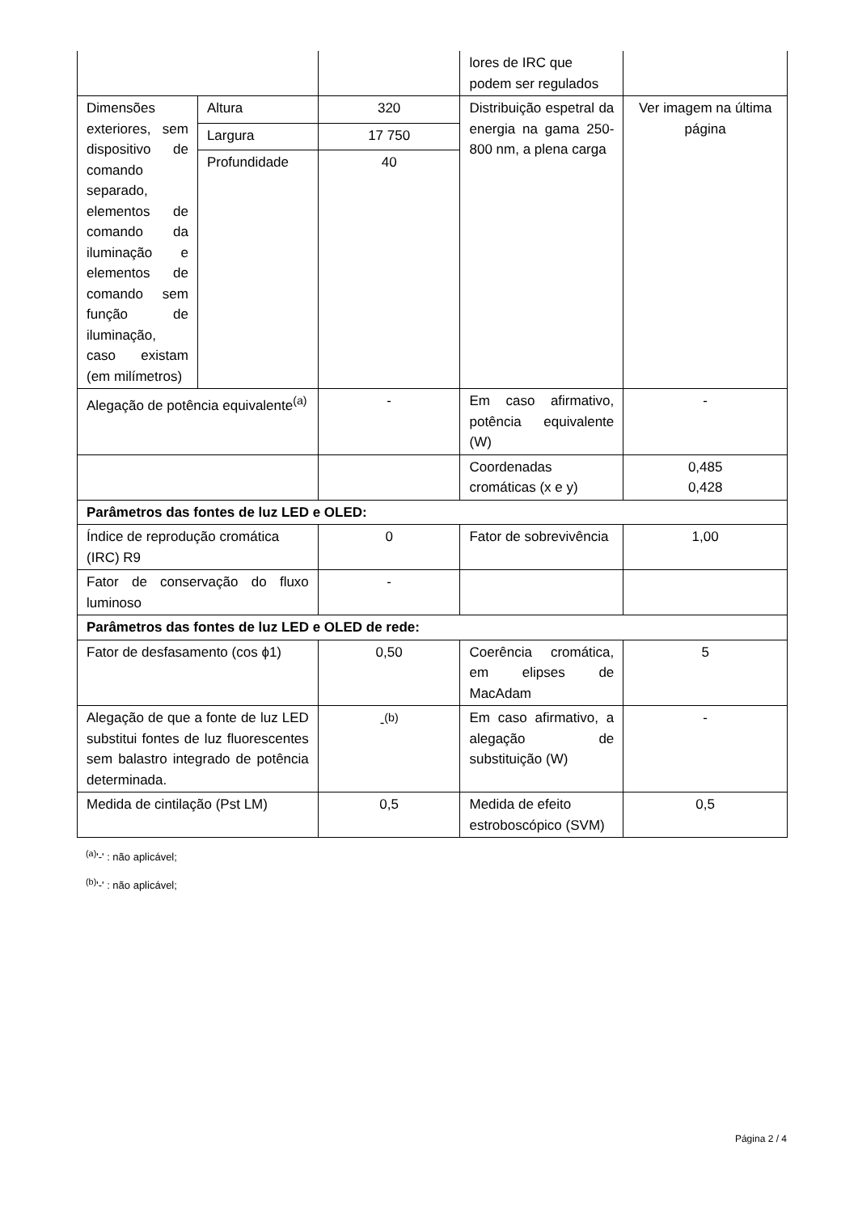| | | | lores de IRC que podem ser regulados | |
| Dimensões exteriores, sem dispositivo de comando separado, elementos de comando da iluminação e elementos de comando sem função de iluminação, caso existam (em milímetros) | Altura | 320 | Distribuição espetral da energia na gama 250-800 nm, a plena carga | Ver imagem na última página |
| | Largura | 17 750 | | |
| | Profundidade | 40 | | |
| Alegação de potência equivalente<sup>(a)</sup> | | - | Em caso afirmativo, potência equivalente (W) | - |
| | | | Coordenadas cromáticas (x e y) | 0,485 0,428 |
| Parâmetros das fontes de luz LED e OLED: | | | | |
| Índice de reprodução cromática (IRC) R9 | | 0 | Fator de sobrevivência | 1,00 |
| Fator de conservação do fluxo luminoso | | - | | |
| Parâmetros das fontes de luz LED e OLED de rede: | | | | |
| Fator de desfasamento (cos ϕ1) | | 0,50 | Coerência cromática, em elipses de MacAdam | 5 |
| Alegação de que a fonte de luz LED substitui fontes de luz fluorescentes sem balastro integrado de potência determinada. | | -<sup>(b)</sup> | Em caso afirmativo, a alegação de substituição (W) | - |
| Medida de cintilação (Pst LM) | | 0,5 | Medida de efeito estroboscópico (SVM) | 0,5 |
<sup>(a)</sup> '-' : não aplicável;
<sup>(b)</sup> '-' : não aplicável;
Página 2 / 4